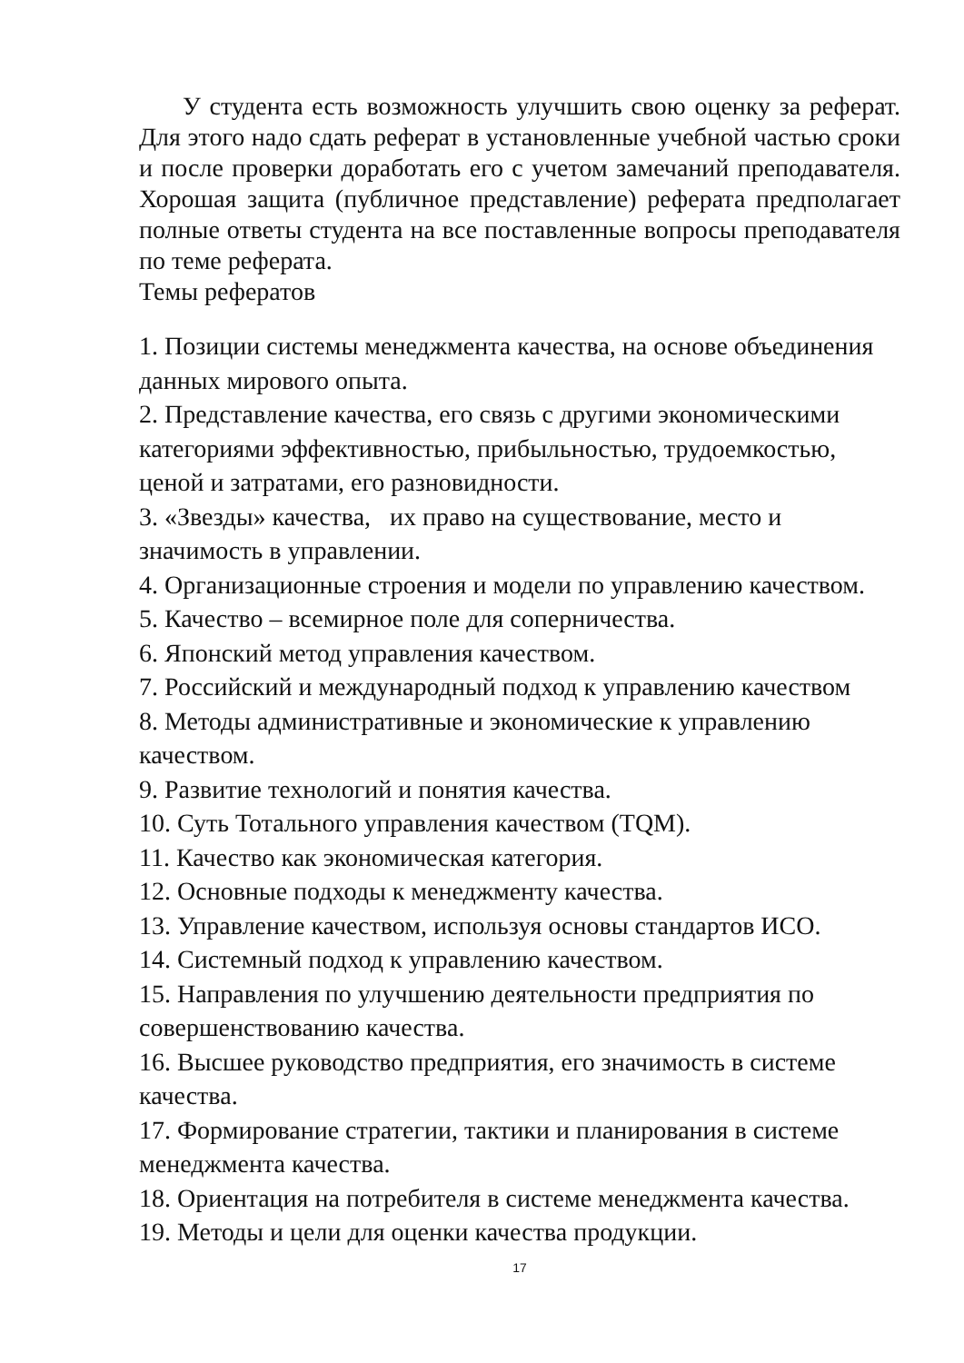У студента есть возможность улучшить свою оценку за реферат. Для этого надо сдать реферат в установленные учебной частью сроки и после проверки доработать его с учетом замечаний преподавателя. Хорошая защита (публичное представление) реферата предполагает полные ответы студента на все поставленные вопросы преподавателя по теме реферата.
Темы рефератов
1. Позиции системы менеджмента качества, на основе объединения данных мирового опыта.
2. Представление качества, его связь с другими экономическими категориями эффективностью, прибыльностью, трудоемкостью, ценой и затратами, его разновидности.
3. «Звезды» качества, их право на существование, место и значимость в управлении.
4. Организационные строения и модели по управлению качеством.
5. Качество – всемирное поле для соперничества.
6. Японский метод управления качеством.
7. Российский и международный подход к управлению качеством
8. Методы административные и экономические к управлению качеством.
9. Развитие технологий и понятия качества.
10. Суть Тотального управления качеством (TQM).
11. Качество как экономическая категория.
12. Основные подходы к менеджменту качества.
13. Управление качеством, используя основы стандартов ИСО.
14. Системный подход к управлению качеством.
15. Направления по улучшению деятельности предприятия по совершенствованию качества.
16. Высшее руководство предприятия, его значимость в системе качества.
17. Формирование стратегии, тактики и планирования в системе менеджмента качества.
18. Ориентация на потребителя в системе менеджмента качества.
19. Методы и цели для оценки качества продукции.
17